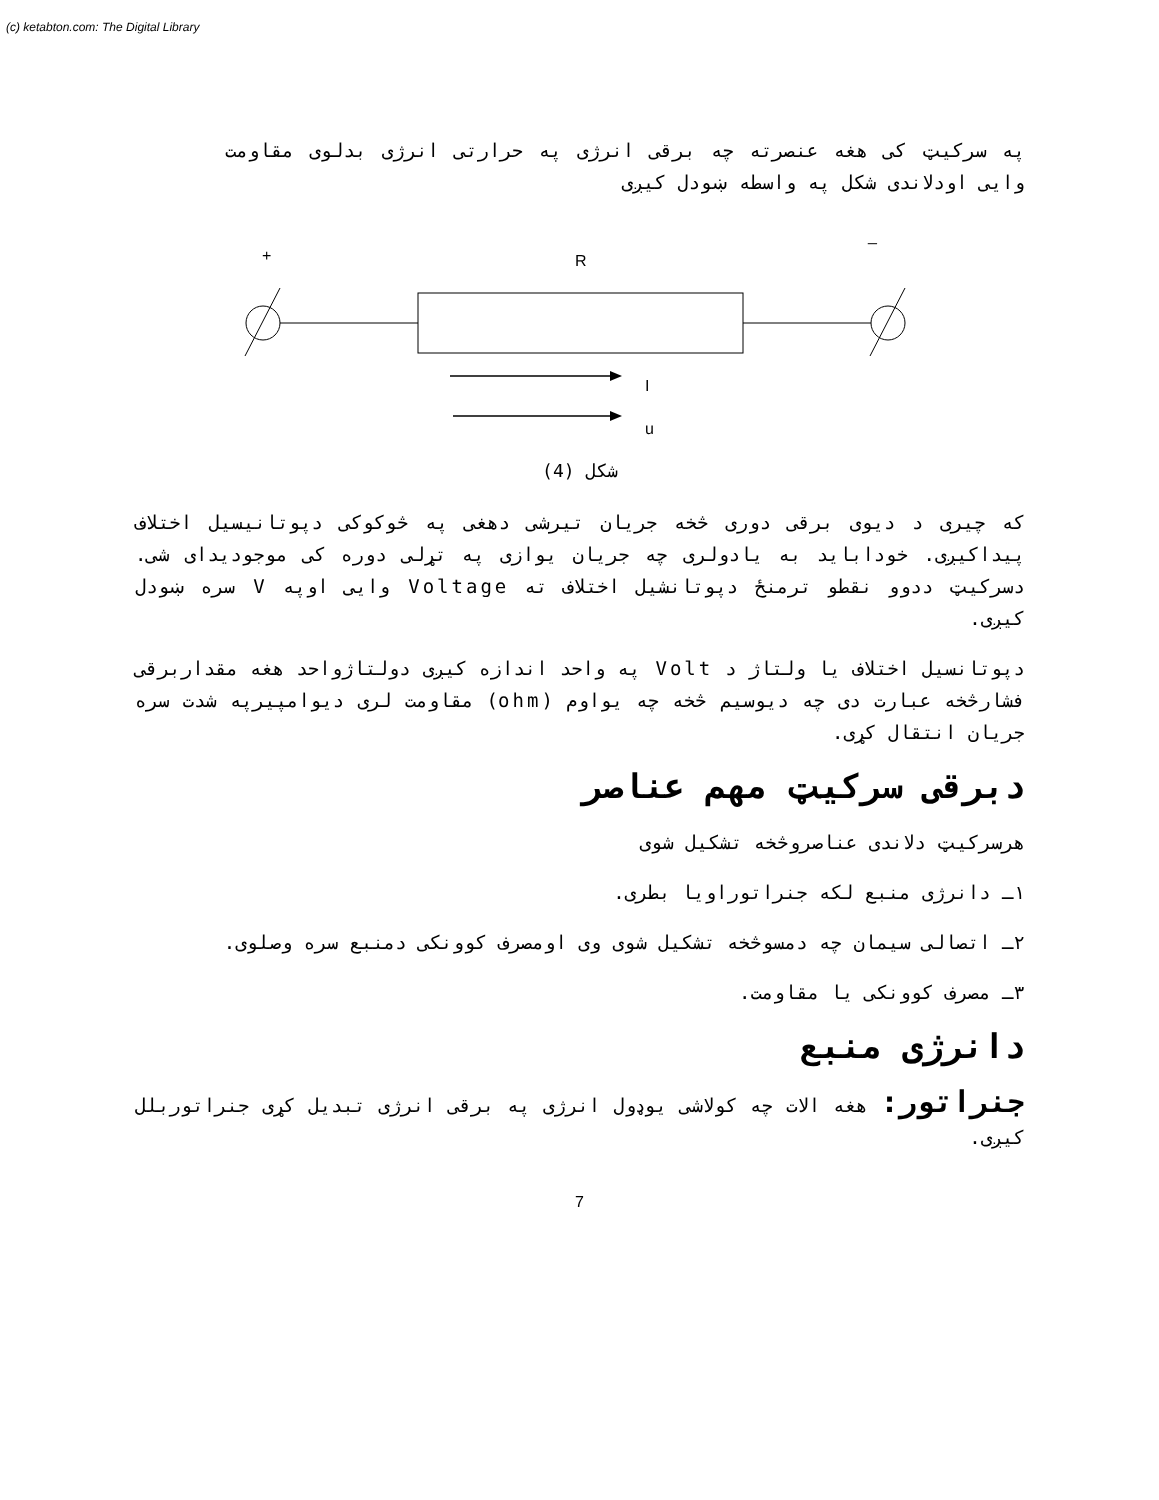(c) ketabton.com: The Digital Library
په سرکيټ کی هغه عنصرته چه برقی انرژی په حرارتی انرژی بدلوی مقاومت وايی اودلاندی شکل په واسطه ښودل کيږی
+
_
R
I
u
شکل (4)
که چيری د ديوی برقی دوری څخه جريان تيرشی دهغی په څوکوکی دپوتانيسيل اختلاف پيداکيږی. خودابايد به يادولری چه جريان يوازی په تړلی دوره کی موجوديدای شی. دسرکيټ ددوو نقطو ترمنځ دپوتانشيل اختلاف ته Voltage وايی اوپه V سره ښودل کيږی.
دپوتانسيل اختلاف يا ولتاژ د Volt په واحد اندازه کيږی دولتاژواحد هغه مقداربرقی فشارڅخه عبارت دی چه ديوسيم څخه چه يواوم (ohm) مقاومت لری ديوامپيرپه شدت سره جريان انتقال کړی.
دبرقی سرکيټ مهم عناصر
هرسرکيټ دلاندی عناصروڅخه تشکيل شوی
۱ـ دانرژی منبع لکه جنراتوراويا بطری.
۲ـ اتصالی سيمان چه دمسوڅخه تشکيل شوی وی اومصرف کوونکی دمنبع سره وصلوی.
۳ـ مصرف کوونکی يا مقاومت.
دانرژی منبع
جنراتور: هغه الات چه کولاشی يوډول انرژی په برقی انرژی تبديل کړی جنراتوربلل کيږی.
7